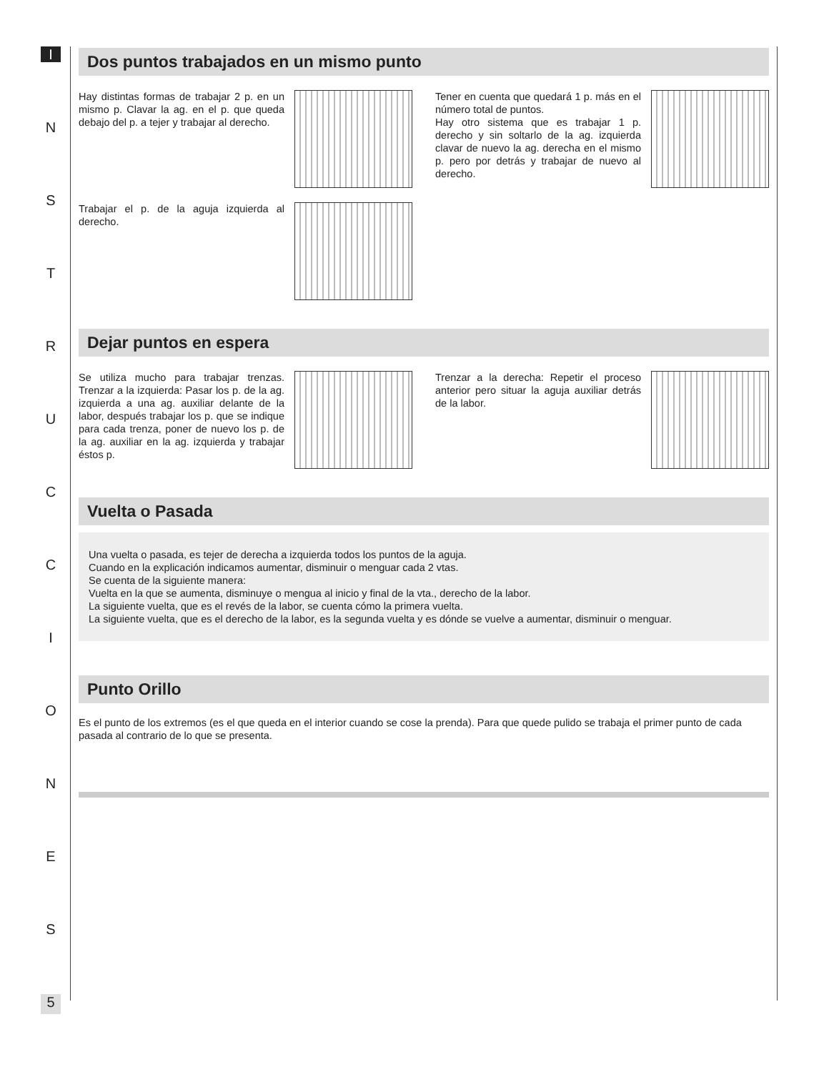I
N
S
T
R
U
C
C
I
O
N
E
S
5
Dos puntos trabajados en un mismo punto
Hay distintas formas de trabajar 2 p. en un mismo p. Clavar la ag. en el p. que queda debajo del p. a tejer y trabajar al derecho.
Tener en cuenta que quedará 1 p. más en el número total de puntos.
Hay otro sistema que es trabajar 1 p. derecho y sin soltarlo de la ag. izquierda clavar de nuevo la ag. derecha en el mismo p. pero por detrás y trabajar de nuevo al derecho.
Trabajar el p. de la aguja izquierda al derecho.
Dejar puntos en espera
Se utiliza mucho para trabajar trenzas. Trenzar a la izquierda: Pasar los p. de la ag. izquierda a una ag. auxiliar delante de la labor, después trabajar los p. que se indique para cada trenza, poner de nuevo los p. de la ag. auxiliar en la ag. izquierda y trabajar éstos p.
Trenzar a la derecha: Repetir el proceso anterior pero situar la aguja auxiliar detrás de la labor.
Vuelta o Pasada
Una vuelta o pasada, es tejer de derecha a izquierda todos los puntos de la aguja.
Cuando en la explicación indicamos aumentar, disminuir o menguar cada 2 vtas.
Se cuenta de la siguiente manera:
Vuelta en la que se aumenta, disminuye o mengua al inicio y final de la vta., derecho de la labor.
La siguiente vuelta, que es el revés de la labor, se cuenta cómo la primera vuelta.
La siguiente vuelta, que es el derecho de la labor, es la segunda vuelta y es dónde se vuelve a aumentar, disminuir o menguar.
Punto Orillo
Es el punto de los extremos (es el que queda en el interior cuando se cose la prenda). Para que quede pulido se trabaja el primer punto de cada pasada al contrario de lo que se presenta.